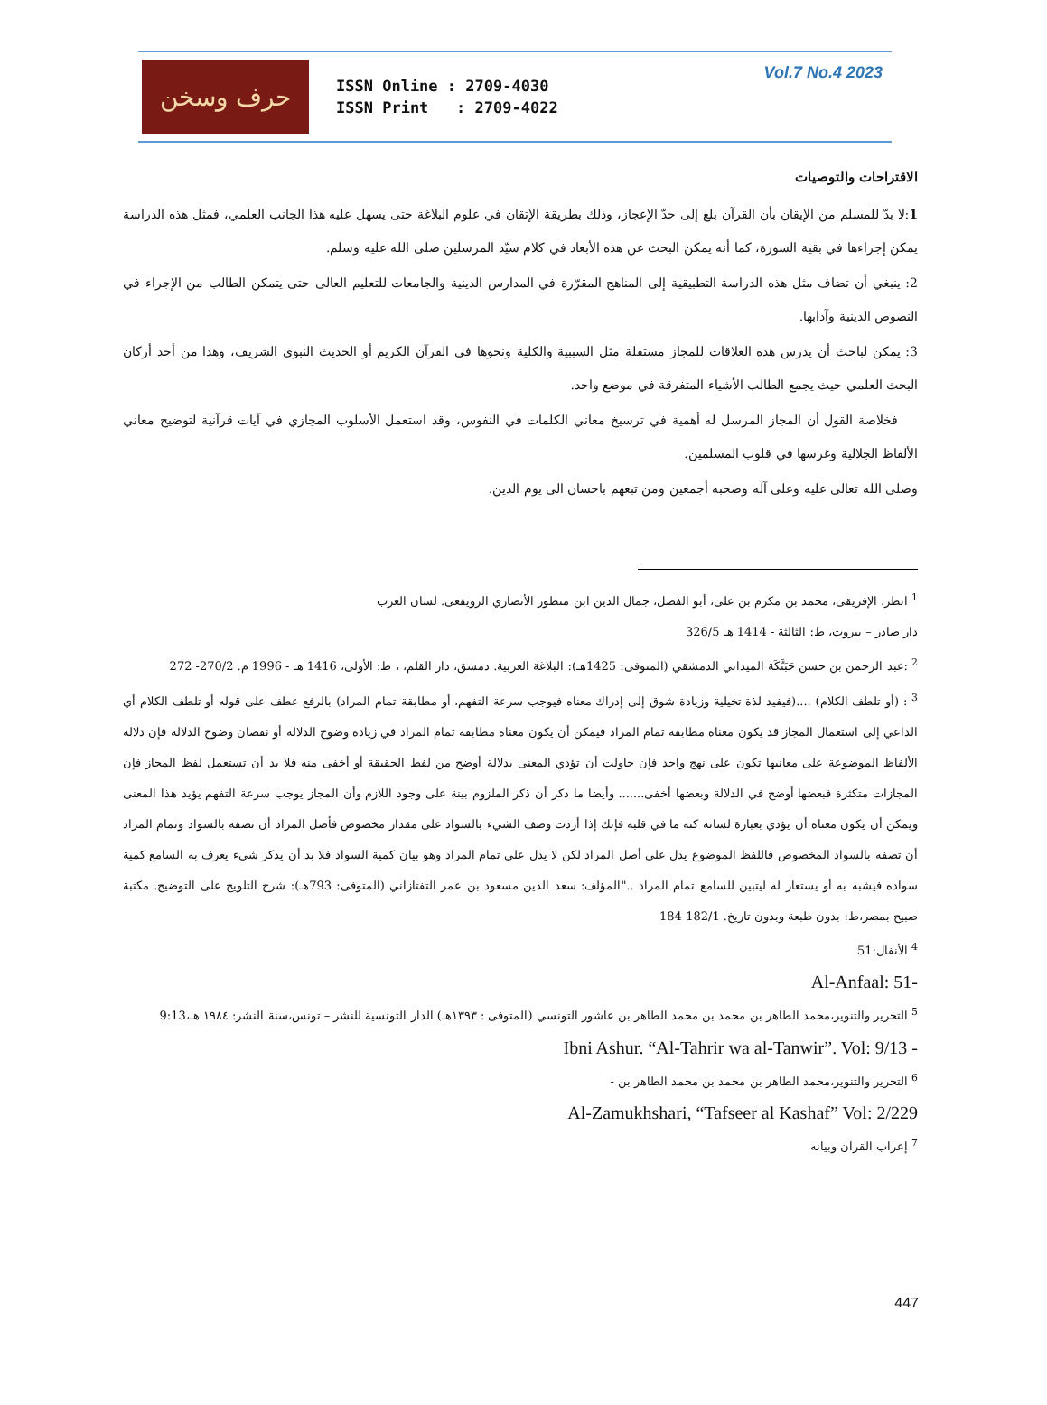حرف وسخن
ISSN Online : 2709-4030
ISSN Print : 2709-4022
Vol.7 No.4 2023
الاقتراحات والتوصيات
1:لا بدّ للمسلم من الإيقان بأن القرآن بلغ إلى حدّ الإعجاز، وذلك بطريقة الإتقان في علوم البلاغة حتى يسهل عليه هذا الجانب العلمي، فمثل هذه الدراسة يمكن إجراءها في بقية السورة، كما أنه يمكن البحث عن هذه الأبعاد في كلام سيّد المرسلين صلى الله عليه وسلم.
2: ينبغي أن تضاف مثل هذه الدراسة التطبيقية إلى المناهج المقرّرة في المدارس الدينية والجامعات للتعليم العالى حتى يتمكن الطالب من الإجراء في النصوص الدينية وآدابها.
3: يمكن لباحث أن يدرس هذه العلاقات للمجاز مستقلة مثل السببية والكلية ونحوها في القرآن الكريم أو الحديث النبوي الشريف، وهذا من أحد أركان البحث العلمي حيث يجمع الطالب الأشياء المتفرقة في موضع واحد.
فخلاصة القول أن المجاز المرسل له أهمية في ترسيخ معاني الكلمات في النفوس، وقد استعمل الأسلوب المجازي في آيات قرآنية لتوضيح معاني الألفاظ الجلالية وغرسها في قلوب المسلمين.
وصلى الله تعالى عليه وعلى آله وصحبه أجمعين ومن تبعهم باحسان الى يوم الدين.
<sup>1</sup> انظر، الإفريقى، محمد بن مكرم بن على، أبو الفضل، جمال الدين ابن منظور الأنصاري الرويفعى. لسان العرب
دار صادر – بيروت، ط: الثالثة - 1414 هـ 326/5
<sup>2</sup> :عبد الرحمن بن حسن حَبَنَّكَة الميداني الدمشقي (المتوفى: 1425هـ): البلاغة العربية. دمشق، دار القلم، ، ط: الأولى، 1416 هـ - 1996 م. 270/2- 272
<sup>3</sup> : (أو تلطف الكلام) ....(فيفيد لذة تخيلية وزيادة شوق إلى إدراك معناه فيوجب سرعة التفهم، أو مطابقة تمام المراد) بالرفع عطف على قوله أو تلطف الكلام أي الداعي إلى استعمال المجاز قد يكون معناه مطابقة تمام المراد فيمكن أن يكون معناه مطابقة تمام المراد في زيادة وضوح الدلالة أو نقصان وضوح الدلالة فإن دلالة الألفاظ الموضوعة على معانيها تكون على نهج واحد فإن حاولت أن تؤدي المعنى بدلالة أوضح من لفظ الحقيقة أو أخفى منه فلا بد أن تستعمل لفظ المجاز فإن المجازات متكثرة فبعضها أوضح في الدلالة وبعضها أخفى....... وأيضا ما ذكر أن ذكر الملزوم بينة على وجود اللازم وأن المجاز يوجب سرعة التفهم يؤيد هذا المعنى ويمكن أن يكون معناه أن يؤدي بعبارة لسانه كنه ما في قلبه فإنك إذا أردت وصف الشيء بالسواد على مقدار مخصوص فأصل المراد أن تصفه بالسواد وتمام المراد أن تصفه بالسواد المخصوص فاللفظ الموضوع يدل على أصل المراد لكن لا يدل على تمام المراد وهو بيان كمية السواد فلا بد أن يذكر شيء يعرف به السامع كمية سواده فيشبه به أو يستعار له ليتبين للسامع تمام المراد .."المؤلف: سعد الدين مسعود بن عمر التفتازاني (المتوفى: 793هـ): شرح التلويح على التوضيح. مكتبة صبيح بمصر،ط: بدون طبعة وبدون تاريخ. 182/1-184
<sup>4</sup> الأنفال:51
Al-Anfaal: 51-
<sup>5</sup> التحرير والتنوير،محمد الطاهر بن محمد بن محمد الطاهر بن عاشور التونسي (المتوفى : ١٣٩٣هـ) الدار التونسية للنشر – تونس،سنة النشر: ١٩٨٤ هـ،9:13
Ibni Ashur. “Al-Tahrir wa al-Tanwir”. Vol: 9/13 -
<sup>6</sup> التحرير والتنوير،محمد الطاهر بن محمد بن محمد الطاهر بن -
Al-Zamukhshari, “Tafseer al Kashaf” Vol: 2/229
<sup>7</sup> إعراب القرآن وبيانه
447